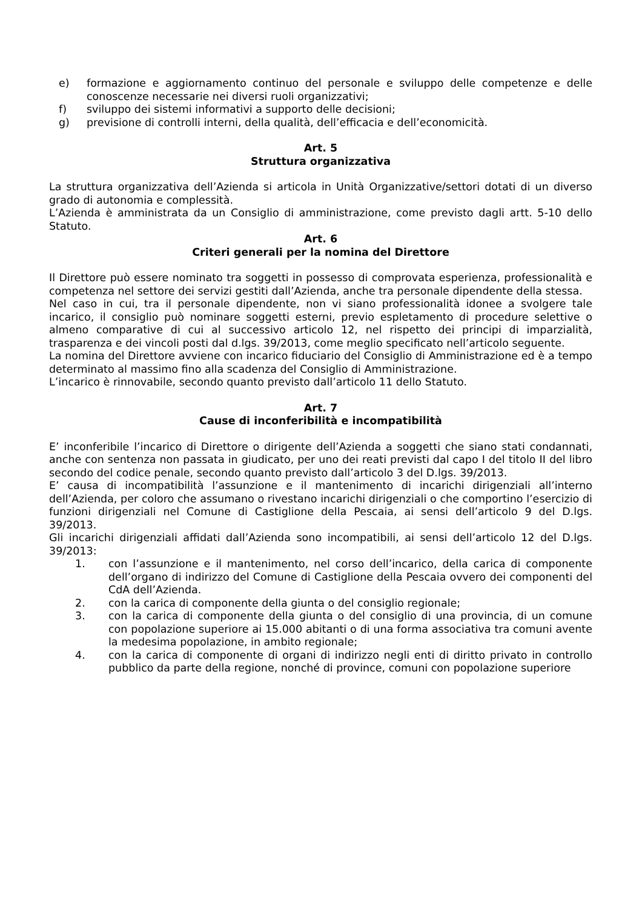e) formazione e aggiornamento continuo del personale e sviluppo delle competenze e delle conoscenze necessarie nei diversi ruoli organizzativi;
f) sviluppo dei sistemi informativi a supporto delle decisioni;
g) previsione di controlli interni, della qualità, dell’efficacia e dell’economicità.
Art. 5
Struttura organizzativa
La struttura organizzativa dell’Azienda si articola in Unità Organizzative/settori dotati di un diverso grado di autonomia e complessità.
L’Azienda è amministrata da un Consiglio di amministrazione, come previsto dagli artt. 5-10 dello Statuto.
Art. 6
Criteri generali per la nomina del Direttore
Il Direttore può essere nominato tra soggetti in possesso di comprovata esperienza, professionalità e competenza nel settore dei servizi gestiti dall’Azienda, anche tra personale dipendente della stessa.
Nel caso in cui, tra il personale dipendente, non vi siano professionalità idonee a svolgere tale incarico, il consiglio può nominare soggetti esterni, previo espletamento di procedure selettive o almeno comparative di cui al successivo articolo 12, nel rispetto dei principi di imparzialità, trasparenza e dei vincoli posti dal d.lgs. 39/2013, come meglio specificato nell’articolo seguente.
La nomina del Direttore avviene con incarico fiduciario del Consiglio di Amministrazione ed è a tempo determinato al massimo fino alla scadenza del Consiglio di Amministrazione.
L’incarico è rinnovabile, secondo quanto previsto dall’articolo 11 dello Statuto.
Art. 7
Cause di inconferibilità e incompatibilità
E’ inconferibile l’incarico di Direttore o dirigente dell’Azienda a soggetti che siano stati condannati, anche con sentenza non passata in giudicato, per uno dei reati previsti dal capo I del titolo II del libro secondo del codice penale, secondo quanto previsto dall’articolo 3 del D.lgs. 39/2013.
E’ causa di incompatibilità l’assunzione e il mantenimento di incarichi dirigenziali all’interno dell’Azienda, per coloro che assumano o rivestano incarichi dirigenziali o che comportino l’esercizio di funzioni dirigenziali nel Comune di Castiglione della Pescaia, ai sensi dell’articolo 9 del D.lgs. 39/2013.
Gli incarichi dirigenziali affidati dall’Azienda sono incompatibili, ai sensi dell’articolo 12 del D.lgs. 39/2013:
1. con l’assunzione e il mantenimento, nel corso dell’incarico, della carica di componente dell’organo di indirizzo del Comune di Castiglione della Pescaia ovvero dei componenti del CdA dell’Azienda.
2. con la carica di componente della giunta o del consiglio regionale;
3. con la carica di componente della giunta o del consiglio di una provincia, di un comune con popolazione superiore ai 15.000 abitanti o di una forma associativa tra comuni avente la medesima popolazione, in ambito regionale;
4. con la carica di componente di organi di indirizzo negli enti di diritto privato in controllo pubblico da parte della regione, nonché di province, comuni con popolazione superiore